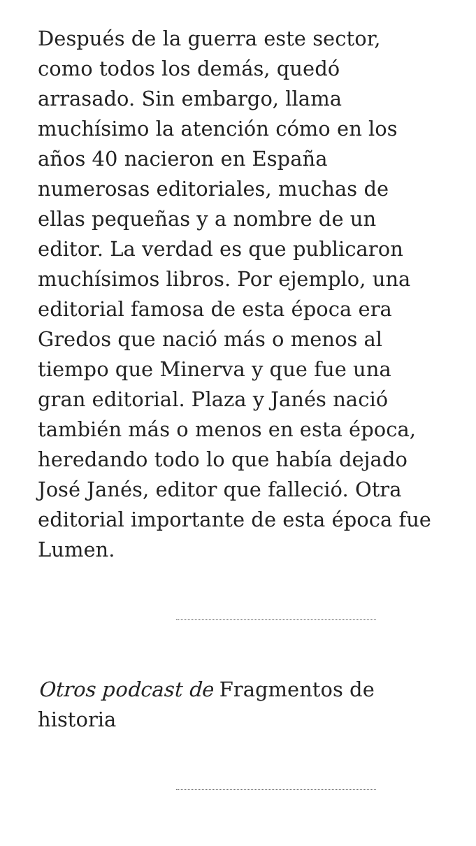Después de la guerra este sector, como todos los demás, quedó arrasado. Sin embargo, llama muchísimo la atención cómo en los años 40 nacieron en España numerosas editoriales, muchas de ellas pequeñas y a nombre de un editor. La verdad es que publicaron muchísimos libros. Por ejemplo, una editorial famosa de esta época era Gredos que nació más o menos al tiempo que Minerva y que fue una gran editorial. Plaza y Janés nació también más o menos en esta época, heredando todo lo que había dejado José Janés, editor que falleció. Otra editorial importante de esta época fue Lumen.
Otros podcast de Fragmentos de historia